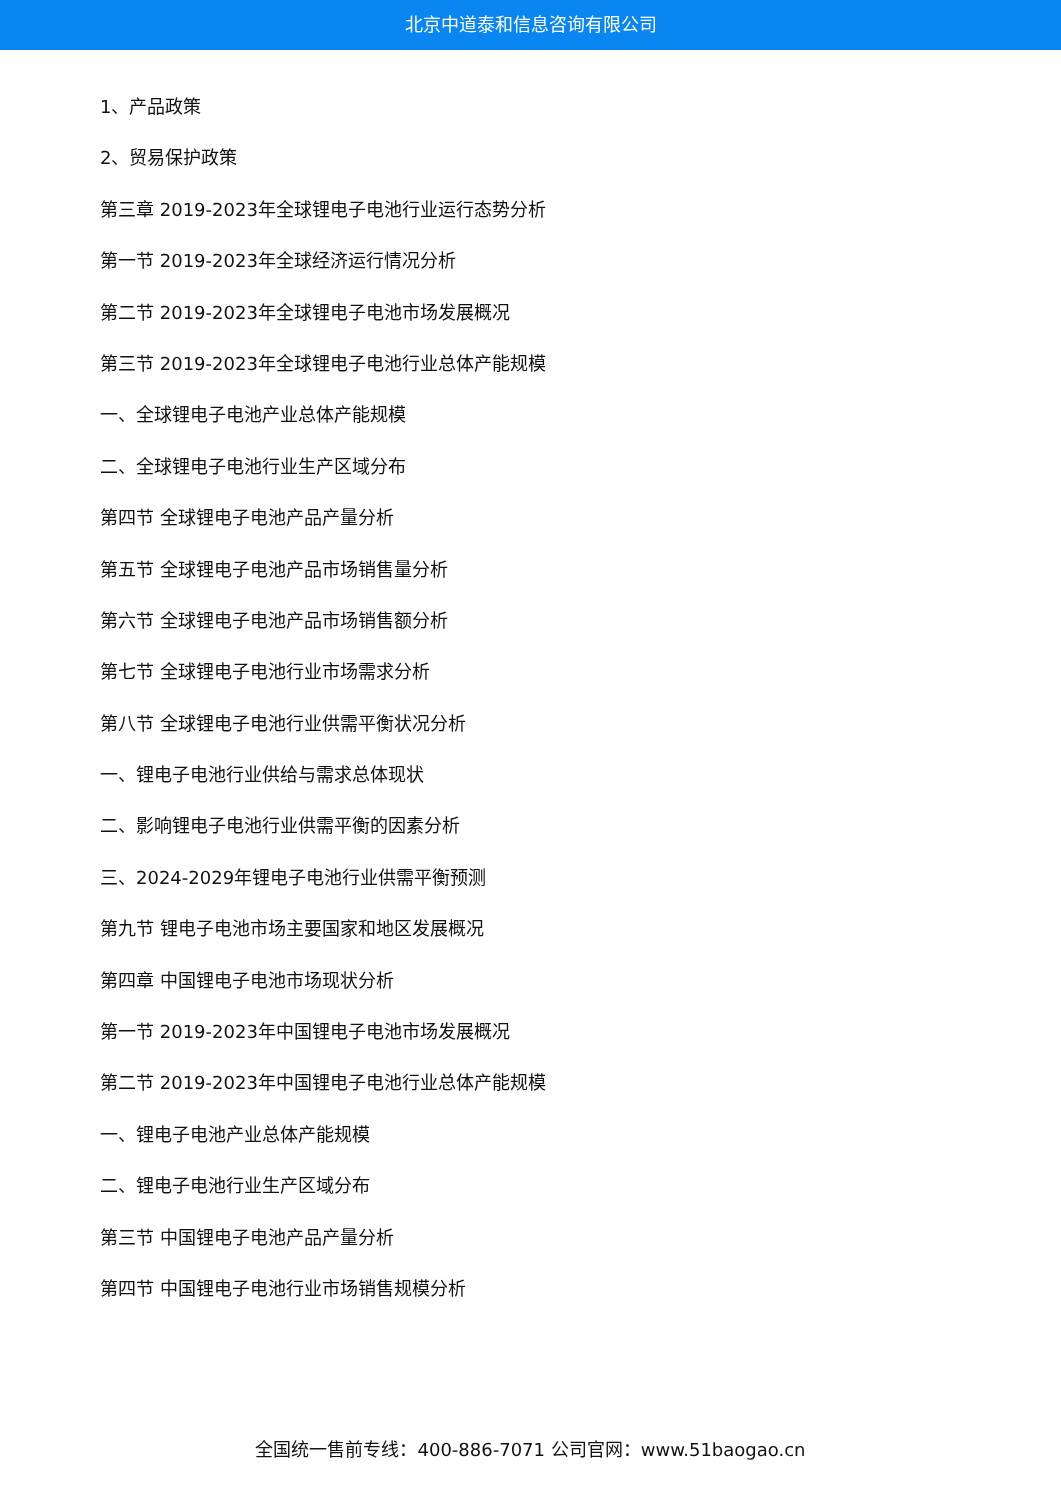北京中道泰和信息咨询有限公司
1、产品政策
2、贸易保护政策
第三章 2019-2023年全球锂电子电池行业运行态势分析
第一节 2019-2023年全球经济运行情况分析
第二节 2019-2023年全球锂电子电池市场发展概况
第三节 2019-2023年全球锂电子电池行业总体产能规模
一、全球锂电子电池产业总体产能规模
二、全球锂电子电池行业生产区域分布
第四节 全球锂电子电池产品产量分析
第五节 全球锂电子电池产品市场销售量分析
第六节 全球锂电子电池产品市场销售额分析
第七节 全球锂电子电池行业市场需求分析
第八节 全球锂电子电池行业供需平衡状况分析
一、锂电子电池行业供给与需求总体现状
二、影响锂电子电池行业供需平衡的因素分析
三、2024-2029年锂电子电池行业供需平衡预测
第九节 锂电子电池市场主要国家和地区发展概况
第四章 中国锂电子电池市场现状分析
第一节 2019-2023年中国锂电子电池市场发展概况
第二节 2019-2023年中国锂电子电池行业总体产能规模
一、锂电子电池产业总体产能规模
二、锂电子电池行业生产区域分布
第三节 中国锂电子电池产品产量分析
第四节 中国锂电子电池行业市场销售规模分析
全国统一售前专线：400-886-7071 公司官网：www.51baogao.cn